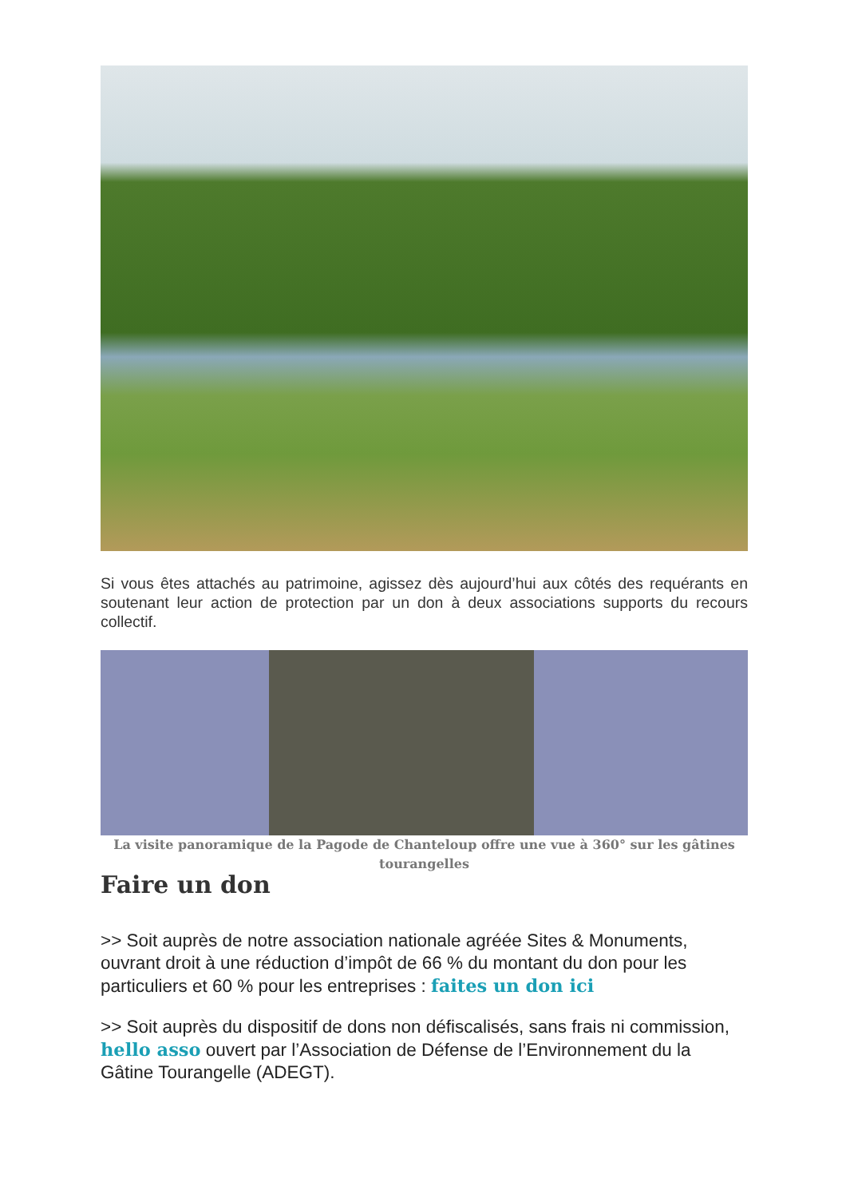Si vous êtes attachés au patrimoine, agissez dès aujourd’hui aux côtés des requérants en soutenant leur action de protection par un don à deux associations supports du recours collectif.
La visite panoramique de la Pagode de Chanteloup offre une vue à 360° sur les gâtines tourangelles
Faire un don
>> Soit auprès de notre association nationale agréée Sites & Monuments, ouvrant droit à une réduction d’impôt de 66 % du montant du don pour les particuliers et 60 % pour les entreprises : faites un don ici
>> Soit auprès du dispositif de dons non défiscalisés, sans frais ni commission, hello asso ouvert par l’Association de Défense de l’Environnement du la Gâtine Tourangelle (ADEGT).